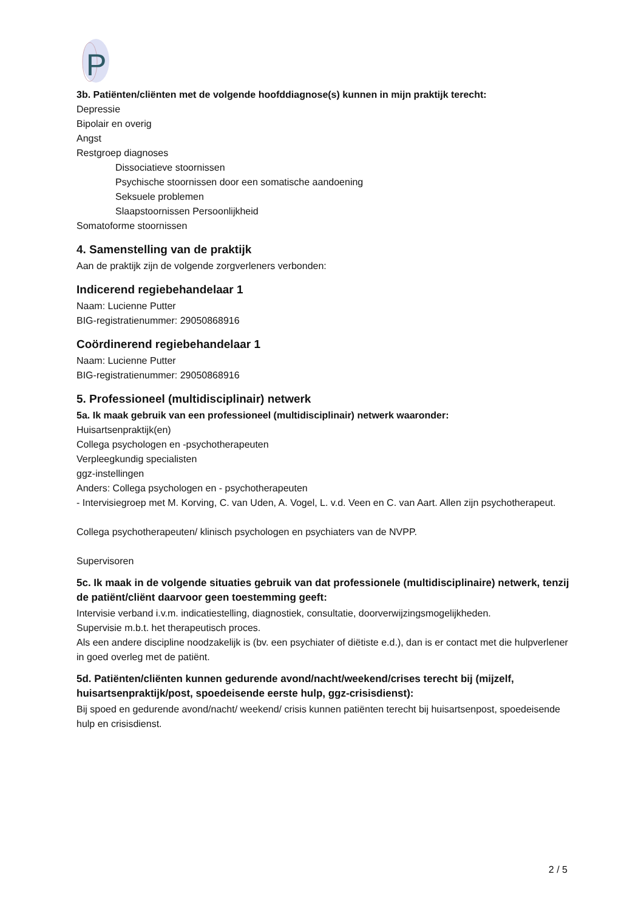P
3b. Patiënten/cliënten met de volgende hoofddiagnose(s) kunnen in mijn praktijk terecht:
Depressie
Bipolair en overig
Angst
Restgroep diagnoses
Dissociatieve stoornissen
Psychische stoornissen door een somatische aandoening
Seksuele problemen
Slaapstoornissen Persoonlijkheid
Somatoforme stoornissen
4. Samenstelling van de praktijk
Aan de praktijk zijn de volgende zorgverleners verbonden:
Indicerend regiebehandelaar 1
Naam: Lucienne Putter
BIG-registratienummer: 29050868916
Coördinerend regiebehandelaar 1
Naam: Lucienne Putter
BIG-registratienummer: 29050868916
5. Professioneel (multidisciplinair) netwerk
5a. Ik maak gebruik van een professioneel (multidisciplinair) netwerk waaronder:
Huisartsenpraktijk(en)
Collega psychologen en -psychotherapeuten
Verpleegkundig specialisten
ggz-instellingen
Anders: Collega psychologen en - psychotherapeuten
- Intervisiegroep met M. Korving, C. van Uden, A. Vogel, L. v.d. Veen en C. van Aart. Allen zijn psychotherapeut.
Collega psychotherapeuten/ klinisch psychologen en psychiaters van de NVPP.
Supervisoren
5c. Ik maak in de volgende situaties gebruik van dat professionele (multidisciplinaire) netwerk, tenzij de patiënt/cliënt daarvoor geen toestemming geeft:
Intervisie verband i.v.m. indicatiestelling, diagnostiek, consultatie, doorverwijzingsmogelijkheden.
Supervisie m.b.t. het therapeutisch proces.
Als een andere discipline noodzakelijk is (bv. een psychiater of diëtiste e.d.), dan is er contact met die hulpverlener in goed overleg met de patiënt.
5d. Patiënten/cliënten kunnen gedurende avond/nacht/weekend/crises terecht bij (mijzelf, huisartsenpraktijk/post, spoedeisende eerste hulp, ggz-crisisdienst):
Bij spoed en gedurende avond/nacht/ weekend/ crisis kunnen patiënten terecht bij huisartsenpost, spoedeisende hulp en crisisdienst.
2 / 5